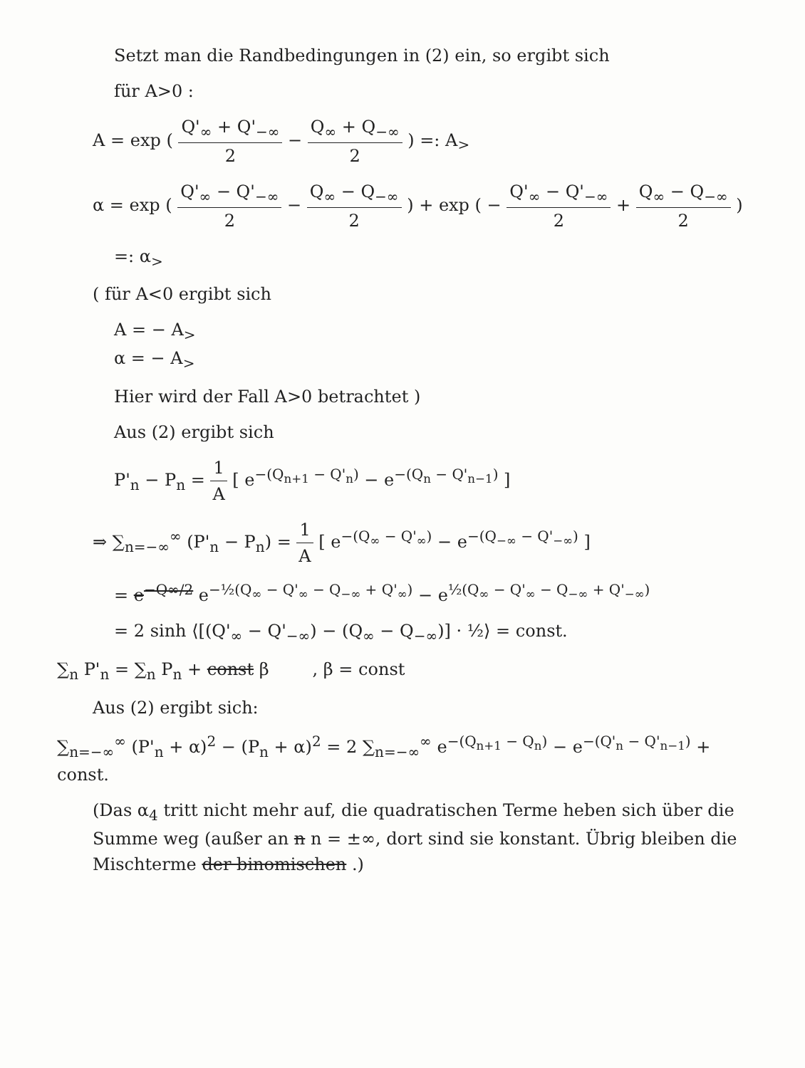Setzt man die Randbedingungen in (2) ein, so ergibt sich
für A>0 :
A = exp ( Q'<sub>∞</sub> + Q'<sub>−∞</sub> 2 − Q<sub>∞</sub> + Q<sub>−∞</sub> 2 ) =: A<sub>></sub>
α = exp ( Q'<sub>∞</sub> − Q'<sub>−∞</sub> 2 − Q<sub>∞</sub> − Q<sub>−∞</sub> 2 ) + exp ( − Q'<sub>∞</sub> − Q'<sub>−∞</sub> 2 + Q<sub>∞</sub> − Q<sub>−∞</sub> 2 )
=: α<sub>></sub>
( für A<0 ergibt sich
A = − A<sub>></sub>
α = − A<sub>></sub>
Hier wird der Fall A>0 betrachtet )
Aus (2) ergibt sich
P'<sub>n</sub> − P<sub>n</sub> = 1 A [ e<sup>−(Q<sub>n+1</sub> − Q'<sub>n</sub>)</sup> − e<sup>−(Q<sub>n</sub> − Q'<sub>n−1</sub>)</sup> ]
⇒ ∑<sub>n=−∞</sub><sup>∞</sup> (P'<sub>n</sub> − P<sub>n</sub>) = 1 A [ e<sup>−(Q<sub>∞</sub> − Q'<sub>∞</sub>)</sup> − e<sup>−(Q<sub>−∞</sub> − Q'<sub>−∞</sub>)</sup> ]
= e<sup>−Q∞/2</sup> e<sup>−½(Q<sub>∞</sub> − Q'<sub>∞</sub> − Q<sub>−∞</sub> + Q'<sub>∞</sub>)</sup> − e<sup>½(Q<sub>∞</sub> − Q'<sub>∞</sub> − Q<sub>−∞</sub> + Q'<sub>−∞</sub>)</sup>
= 2 sinh ⟨[(Q'<sub>∞</sub> − Q'<sub>−∞</sub>) − (Q<sub>∞</sub> − Q<sub>−∞</sub>)] · ½⟩ = const.
∑<sub>n</sub> P'<sub>n</sub> = ∑<sub>n</sub> P<sub>n</sub> + const β , β = const
Aus (2) ergibt sich:
∑<sub>n=−∞</sub><sup>∞</sup> (P'<sub>n</sub> + α)<sup>2</sup> − (P<sub>n</sub> + α)<sup>2</sup> = 2 ∑<sub>n=−∞</sub><sup>∞</sup> e<sup>−(Q<sub>n+1</sub> − Q<sub>n</sub>)</sup> − e<sup>−(Q'<sub>n</sub> − Q'<sub>n−1</sub>)</sup> + const.
(Das α<sub>4</sub> tritt nicht mehr auf, die quadratischen Terme heben sich über die Summe weg (außer an n n = ±∞, dort sind sie konstant. Übrig bleiben die Mischterme der binomischen .)